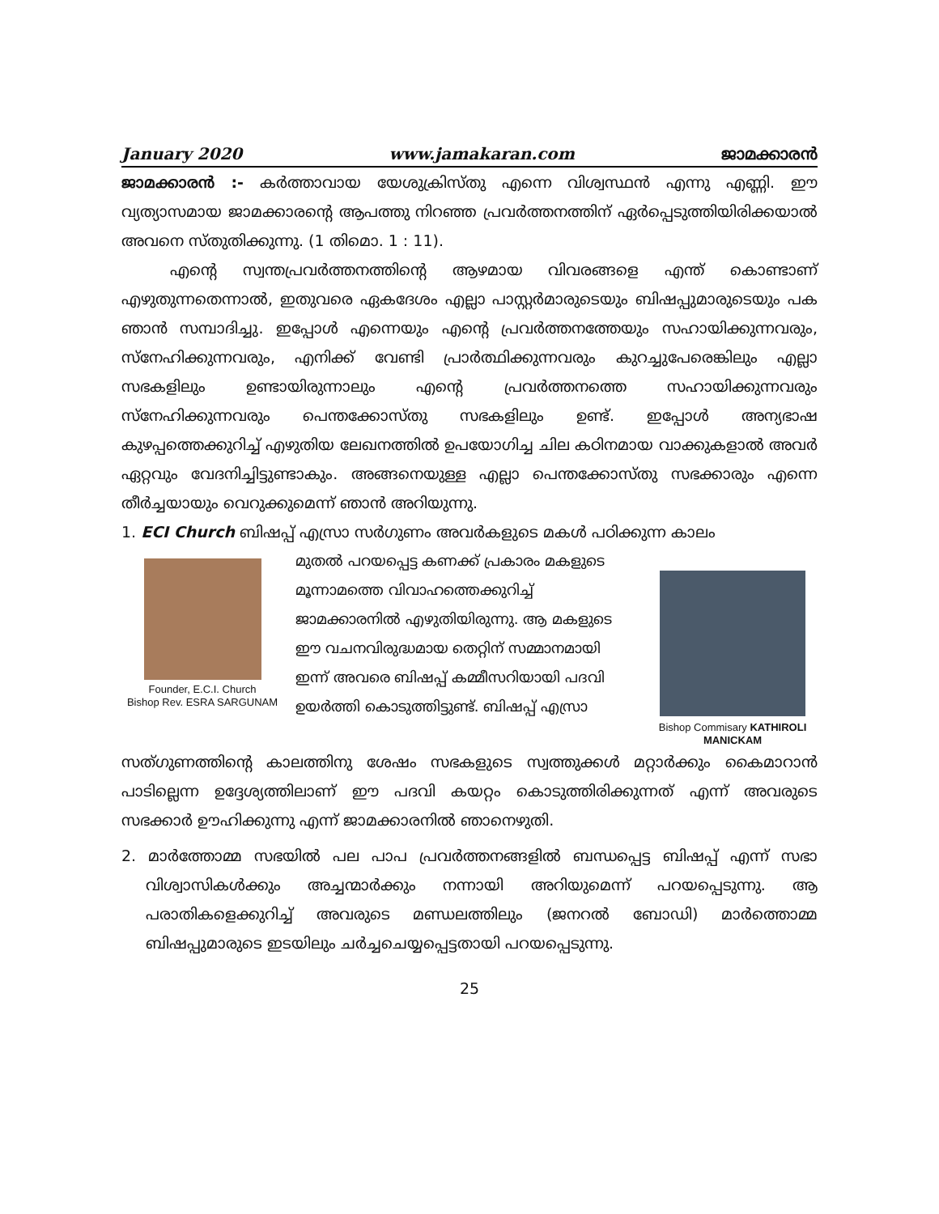January 2020 www.jamakaran.com ജാമക്കാരൻ
ജാമക്കാരൻ :- കർത്താവായ യേശുക്രിസ്തു എന്നെ വിശ്വസ്ഥൻ എന്നു എണ്ണി. ഈ വ്യത്യാസമായ ജാമക്കാരന്റെ ആപത്തു നിറഞ്ഞ പ്രവർത്തനത്തിന് ഏർപ്പെടുത്തിയിരിക്കയാൽ അവനെ സ്തുതിക്കുന്നു. (1 തിമൊ. 1 : 11).
എന്റെ സ്വന്തപ്രവർത്തനത്തിന്റെ ആഴമായ വിവരങ്ങളെ എന്ത് കൊണ്ടാണ് എഴുതുന്നതെന്നാൽ, ഇതുവരെ ഏകദേശം എല്ലാ പാസ്റ്റർമാരുടെയും ബിഷപ്പുമാരുടെയും പക ഞാൻ സമ്പാദിച്ചു. ഇപ്പോൾ എന്നെയും എന്റെ പ്രവർത്തനത്തേയും സഹായിക്കുന്നവരും, സ്നേഹിക്കുന്നവരും, എനിക്ക് വേണ്ടി പ്രാർത്ഥിക്കുന്നവരും കുറച്ചുപേരെങ്കിലും എല്ലാ സഭകളിലും ഉണ്ടായിരുന്നാലും എന്റെ പ്രവർത്തനത്തെ സഹായിക്കുന്നവരും സ്നേഹിക്കുന്നവരും പെന്തക്കോസ്തു സഭകളിലും ഉണ്ട്. ഇപ്പോൾ അന്യഭാഷ കുഴപ്പത്തെക്കുറിച്ച് എഴുതിയ ലേഖനത്തിൽ ഉപയോഗിച്ച ചില കഠിനമായ വാക്കുകളാൽ അവർ ഏറ്റവും വേദനിച്ചിട്ടുണ്ടാകും. അങ്ങനെയുള്ള എല്ലാ പെന്തക്കോസ്തു സഭക്കാരും എന്നെ തീർച്ചയായും വെറുക്കുമെന്ന് ഞാൻ അറിയുന്നു.
1. ECI Church ബിഷപ്പ് എസ്രാ സർഗുണം അവർകളുടെ മകൾ പഠിക്കുന്ന കാലം
Founder, E.C.I. Church
Bishop Rev. ESRA SARGUNAM
മുതൽ പറയപ്പെട്ട കണക്ക് പ്രകാരം മകളുടെ മൂന്നാമത്തെ വിവാഹത്തെക്കുറിച്ച് ജാമക്കാരനിൽ എഴുതിയിരുന്നു. ആ മകളുടെ ഈ വചനവിരുദ്ധമായ തെറ്റിന് സമ്മാനമായി ഇന്ന് അവരെ ബിഷപ്പ് കമ്മീസറിയായി പദവി ഉയർത്തി കൊടുത്തിട്ടുണ്ട്. ബിഷപ്പ് എസ്രാ
Bishop Commisary KATHIROLI MANICKAM
സത്ഗുണത്തിന്റെ കാലത്തിനു ശേഷം സഭകളുടെ സ്വത്തുക്കൾ മറ്റാർക്കും കൈമാറാൻ പാടില്ലെന്ന ഉദ്ദേശ്യത്തിലാണ് ഈ പദവി കയറ്റം കൊടുത്തിരിക്കുന്നത് എന്ന് അവരുടെ സഭക്കാർ ഊഹിക്കുന്നു എന്ന് ജാമക്കാരനിൽ ഞാനെഴുതി.
2. മാർത്തോമ്മ സഭയിൽ പല പാപ പ്രവർത്തനങ്ങളിൽ ബന്ധപ്പെട്ട ബിഷപ്പ് എന്ന് സഭാ വിശ്വാസികൾക്കും അച്ചന്മാർക്കും നന്നായി അറിയുമെന്ന് പറയപ്പെടുന്നു. ആ പരാതികളെക്കുറിച്ച് അവരുടെ മണ്ഡലത്തിലും (ജനറൽ ബോഡി) മാർത്തൊമ്മ ബിഷപ്പുമാരുടെ ഇടയിലും ചർച്ചചെയ്യപ്പെട്ടതായി പറയപ്പെടുന്നു.
25